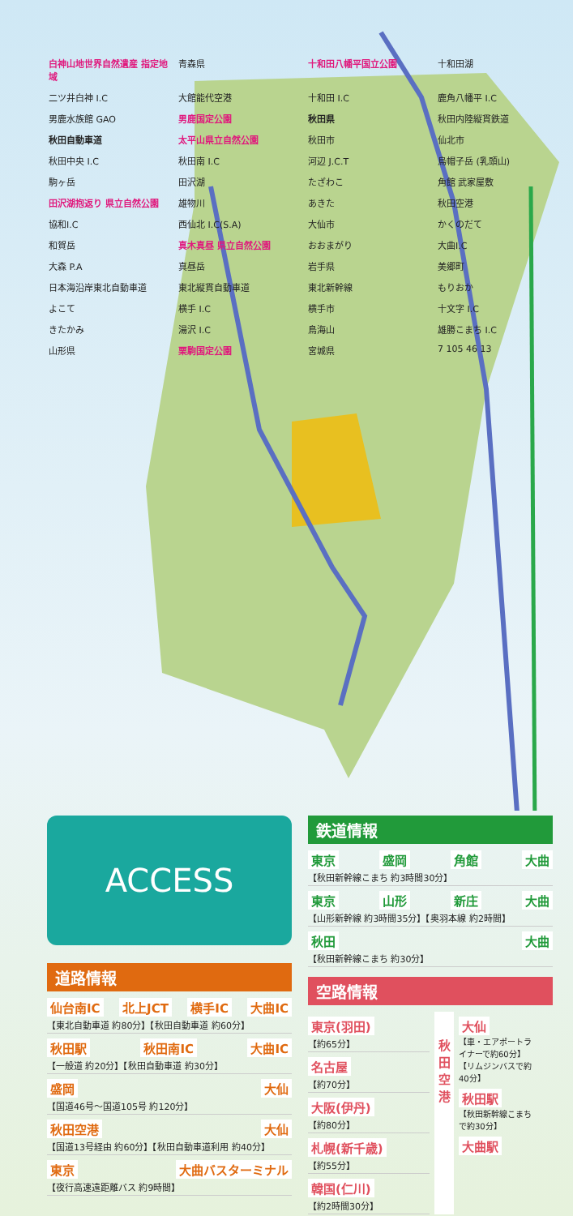白神山地世界自然遺産 指定地域
青森県
十和田八幡平国立公園
十和田湖
二ツ井白神 I.C
大館能代空港
十和田 I.C
鹿角八幡平 I.C
男鹿水族館 GAO
男鹿国定公園
秋田県
秋田内陸縦貫鉄道
秋田自動車道
太平山県立自然公園
秋田市
仙北市
秋田中央 I.C
秋田南 I.C
河辺 J.C.T
烏帽子岳 (乳頭山)
駒ヶ岳
田沢湖
たざわこ
角館 武家屋敷
田沢湖抱返り 県立自然公園
雄物川
あきた
秋田空港
協和I.C
西仙北 I.C(S.A)
大仙市
かくのだて
和賀岳
真木真昼 県立自然公園
おおまがり
大曲I.C
大森 P.A
真昼岳
岩手県
美郷町
日本海沿岸東北自動車道
東北縦貫自動車道
東北新幹線
もりおか
よこて
横手 I.C
横手市
十文字 I.C
きたかみ
湯沢 I.C
鳥海山
雄勝こまち I.C
山形県
栗駒国定公園
宮城県
7 105 46 13
ACCESS
道路情報
仙台南IC 北上JCT 横手IC 大曲IC
【東北自動車道 約80分】【秋田自動車道 約60分】
秋田駅 秋田南IC 大曲IC
【一般道 約20分】【秋田自動車道 約30分】
盛岡 大仙
【国道46号～国道105号 約120分】
秋田空港 大仙
【国道13号経由 約60分】【秋田自動車道利用 約40分】
東京 大曲バスターミナル
【夜行高速遠距離バス 約9時間】
鉄道情報
東京 盛岡 角館 大曲
【秋田新幹線こまち 約3時間30分】
東京 山形 新庄 大曲
【山形新幹線 約3時間35分】【奥羽本線 約2時間】
秋田 大曲
【秋田新幹線こまち 約30分】
空路情報
東京(羽田)
【約65分】
名古屋
【約70分】
大阪(伊丹)
【約80分】
札幌(新千歳)
【約55分】
韓国(仁川)
【約2時間30分】
秋田空港
大仙
【車・エアポートライナーで約60分】
【リムジンバスで約40分】
秋田駅
【秋田新幹線こまちで約30分】
大曲駅